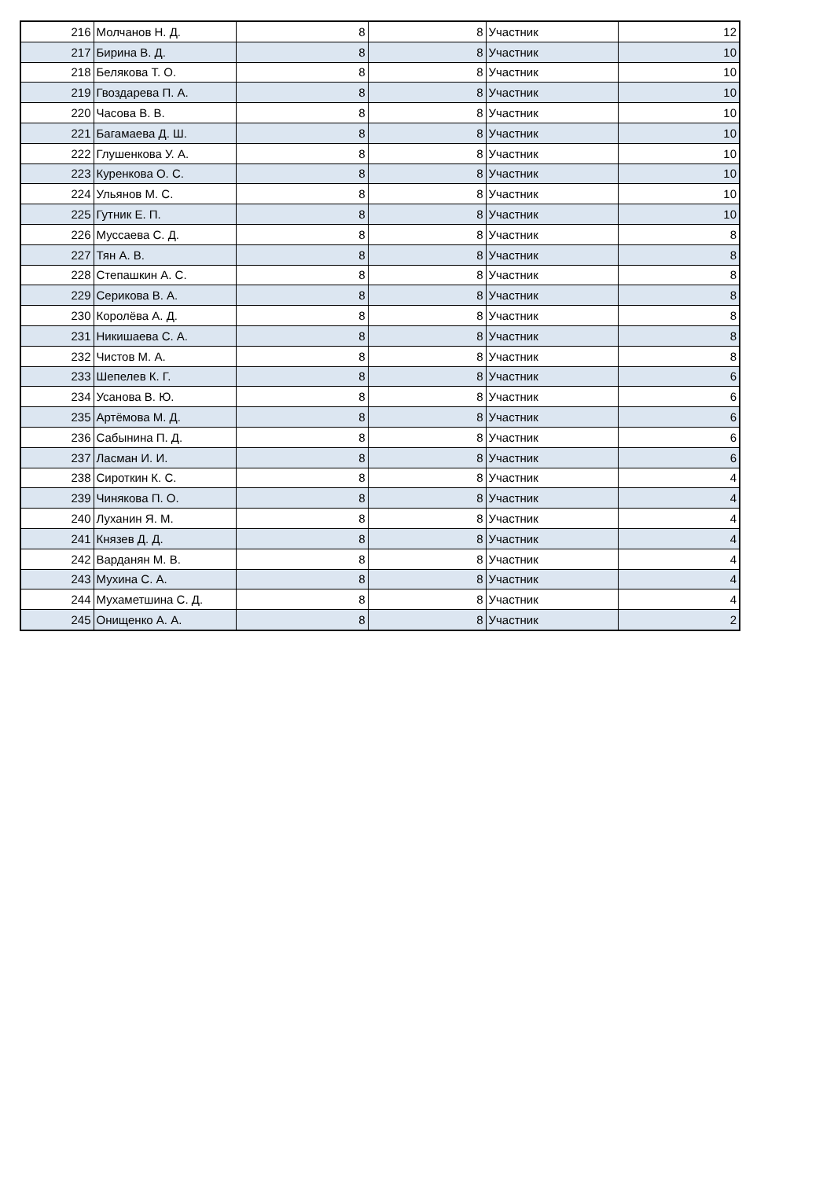| 216 | Молчанов Н. Д. | 8 | 8 | Участник | 12 |
| 217 | Бирина В. Д. | 8 | 8 | Участник | 10 |
| 218 | Белякова Т. О. | 8 | 8 | Участник | 10 |
| 219 | Гвоздарева П. А. | 8 | 8 | Участник | 10 |
| 220 | Часова В. В. | 8 | 8 | Участник | 10 |
| 221 | Багамаева Д. Ш. | 8 | 8 | Участник | 10 |
| 222 | Глушенкова У. А. | 8 | 8 | Участник | 10 |
| 223 | Куренкова О. С. | 8 | 8 | Участник | 10 |
| 224 | Ульянов М. С. | 8 | 8 | Участник | 10 |
| 225 | Гутник Е. П. | 8 | 8 | Участник | 10 |
| 226 | Муссаева С. Д. | 8 | 8 | Участник | 8 |
| 227 | Тян А. В. | 8 | 8 | Участник | 8 |
| 228 | Степашкин А. С. | 8 | 8 | Участник | 8 |
| 229 | Серикова В. А. | 8 | 8 | Участник | 8 |
| 230 | Королёва А. Д. | 8 | 8 | Участник | 8 |
| 231 | Никишаева С. А. | 8 | 8 | Участник | 8 |
| 232 | Чистов М. А. | 8 | 8 | Участник | 8 |
| 233 | Шепелев К. Г. | 8 | 8 | Участник | 6 |
| 234 | Усанова В. Ю. | 8 | 8 | Участник | 6 |
| 235 | Артёмова М. Д. | 8 | 8 | Участник | 6 |
| 236 | Сабынина П. Д. | 8 | 8 | Участник | 6 |
| 237 | Ласман И. И. | 8 | 8 | Участник | 6 |
| 238 | Сироткин К. С. | 8 | 8 | Участник | 4 |
| 239 | Чинякова П. О. | 8 | 8 | Участник | 4 |
| 240 | Луханин Я. М. | 8 | 8 | Участник | 4 |
| 241 | Князев Д. Д. | 8 | 8 | Участник | 4 |
| 242 | Варданян М. В. | 8 | 8 | Участник | 4 |
| 243 | Мухина С. А. | 8 | 8 | Участник | 4 |
| 244 | Мухаметшина С. Д. | 8 | 8 | Участник | 4 |
| 245 | Онищенко А. А. | 8 | 8 | Участник | 2 |